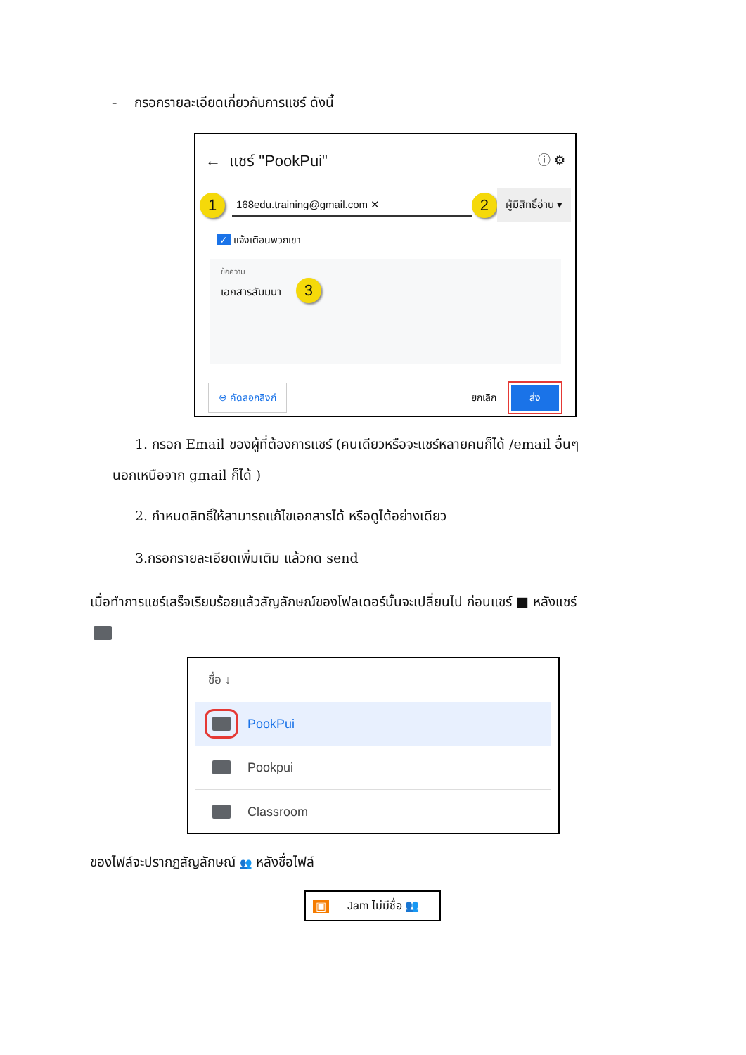- กรอกรายละเอียดเกี่ยวกับการแชร์ ดังนี้
← แชร์ "PookPui" ⓘ ⚙
1 168edu.training@gmail.com ✕ 2 ผู้มีสิทธิ์อ่าน ▾
✓ แจ้งเตือนพวกเขา
ข้อความ
เอกสารสัมมนา 3
⊖ คัดลอกลิงก์ ยกเลิก ส่ง
1. กรอก Email ของผู้ที่ต้องการแชร์ (คนเดียวหรือจะแชร์หลายคนก็ได้ /email อื่นๆ
นอกเหนือจาก gmail ก็ได้ )
2. กำหนดสิทธิ์ให้สามารถแก้ไขเอกสารได้ หรือดูได้อย่างเดียว
3.กรอกรายละเอียดเพิ่มเติม แล้วกด send
เมื่อทำการแชร์เสร็จเรียบร้อยแล้วสัญลักษณ์ของโฟลเดอร์นั้นจะเปลี่ยนไป ก่อนแชร์ ■ หลังแชร์
ชื่อ ↓
PookPui
Pookpui
Classroom
ของไฟล์จะปรากฏสัญลักษณ์ 👥 หลังชื่อไฟล์
▣ Jam ไม่มีชื่อ 👥